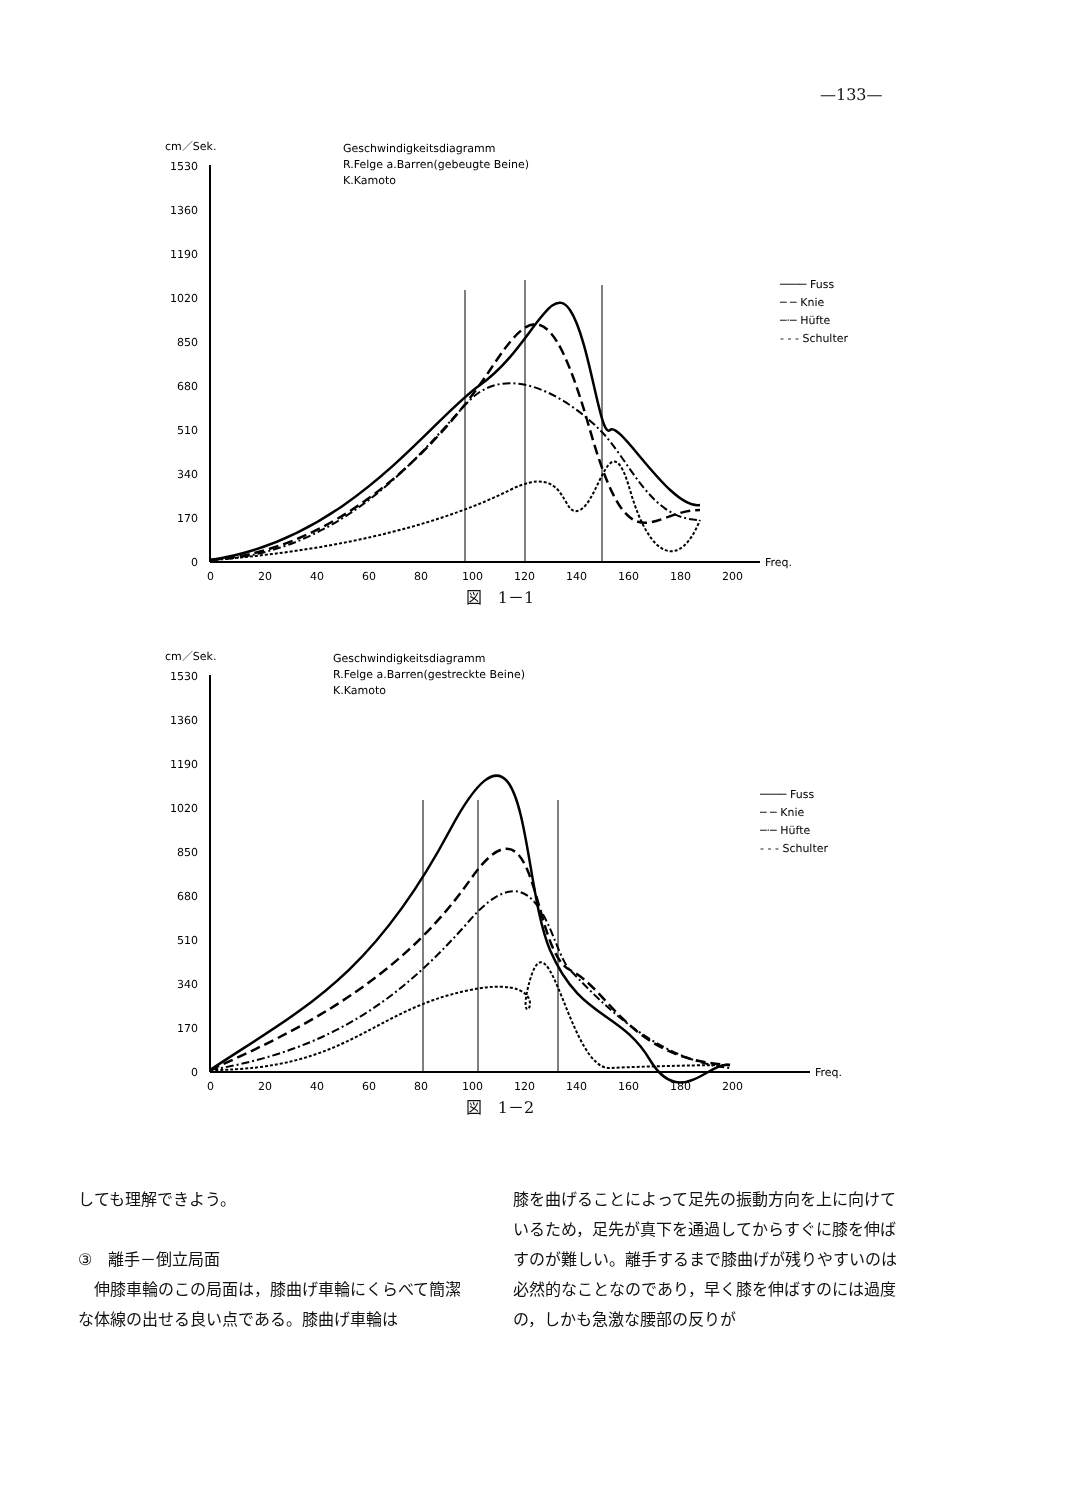—133—
cm／Sek.
Geschwindigkeitsdiagramm
R.Felge a.Barren(gebeugte Beine)
K.Kamoto
1530
1360
1190
1020
850
680
510
340
170
0
Freq.
0
20
40
60
80
100
120
140
160
180
200
──── Fuss
─ ─ Knie
─·─ Hüfte
- - - Schulter
図　1－1
cm／Sek.
Geschwindigkeitsdiagramm
R.Felge a.Barren(gestreckte Beine)
K.Kamoto
1530
1360
1190
1020
850
680
510
340
170
0
Freq.
0
20
40
60
80
100
120
140
160
180
200
──── Fuss
─ ─ Knie
─·─ Hüfte
- - - Schulter
図　1－2
しても理解できよう。
③　離手－倒立局面
　伸膝車輪のこの局面は，膝曲げ車輪にくらべて簡潔な体線の出せる良い点である。膝曲げ車輪は
膝を曲げることによって足先の振動方向を上に向けているため，足先が真下を通過してからすぐに膝を伸ばすのが難しい。離手するまで膝曲げが残りやすいのは必然的なことなのであり，早く膝を伸ばすのには過度の，しかも急激な腰部の反りが